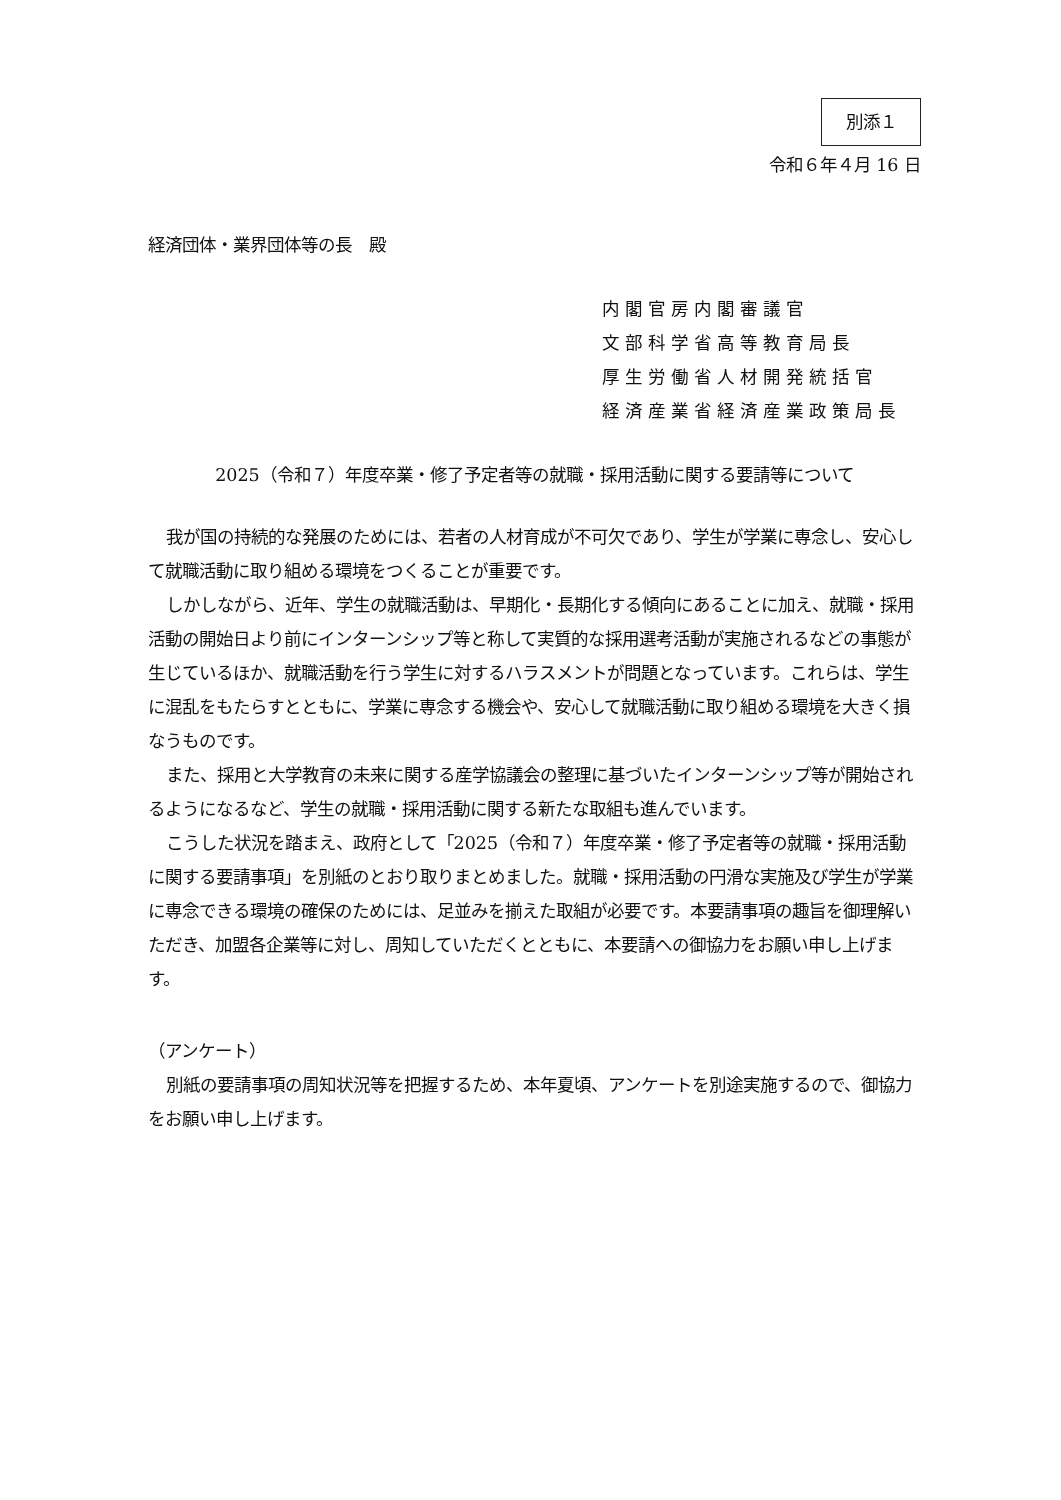別添１
令和６年４月 16 日
経済団体・業界団体等の長　殿
内閣官房内閣審議官
文部科学省高等教育局長
厚生労働省人材開発統括官
経済産業省経済産業政策局長
2025（令和７）年度卒業・修了予定者等の就職・採用活動に関する要請等について
我が国の持続的な発展のためには、若者の人材育成が不可欠であり、学生が学業に専念し、安心して就職活動に取り組める環境をつくることが重要です。
しかしながら、近年、学生の就職活動は、早期化・長期化する傾向にあることに加え、就職・採用活動の開始日より前にインターンシップ等と称して実質的な採用選考活動が実施されるなどの事態が生じているほか、就職活動を行う学生に対するハラスメントが問題となっています。これらは、学生に混乱をもたらすとともに、学業に専念する機会や、安心して就職活動に取り組める環境を大きく損なうものです。
また、採用と大学教育の未来に関する産学協議会の整理に基づいたインターンシップ等が開始されるようになるなど、学生の就職・採用活動に関する新たな取組も進んでいます。
こうした状況を踏まえ、政府として「2025（令和７）年度卒業・修了予定者等の就職・採用活動に関する要請事項」を別紙のとおり取りまとめました。就職・採用活動の円滑な実施及び学生が学業に専念できる環境の確保のためには、足並みを揃えた取組が必要です。本要請事項の趣旨を御理解いただき、加盟各企業等に対し、周知していただくとともに、本要請への御協力をお願い申し上げます。
（アンケート）
別紙の要請事項の周知状況等を把握するため、本年夏頃、アンケートを別途実施するので、御協力をお願い申し上げます。